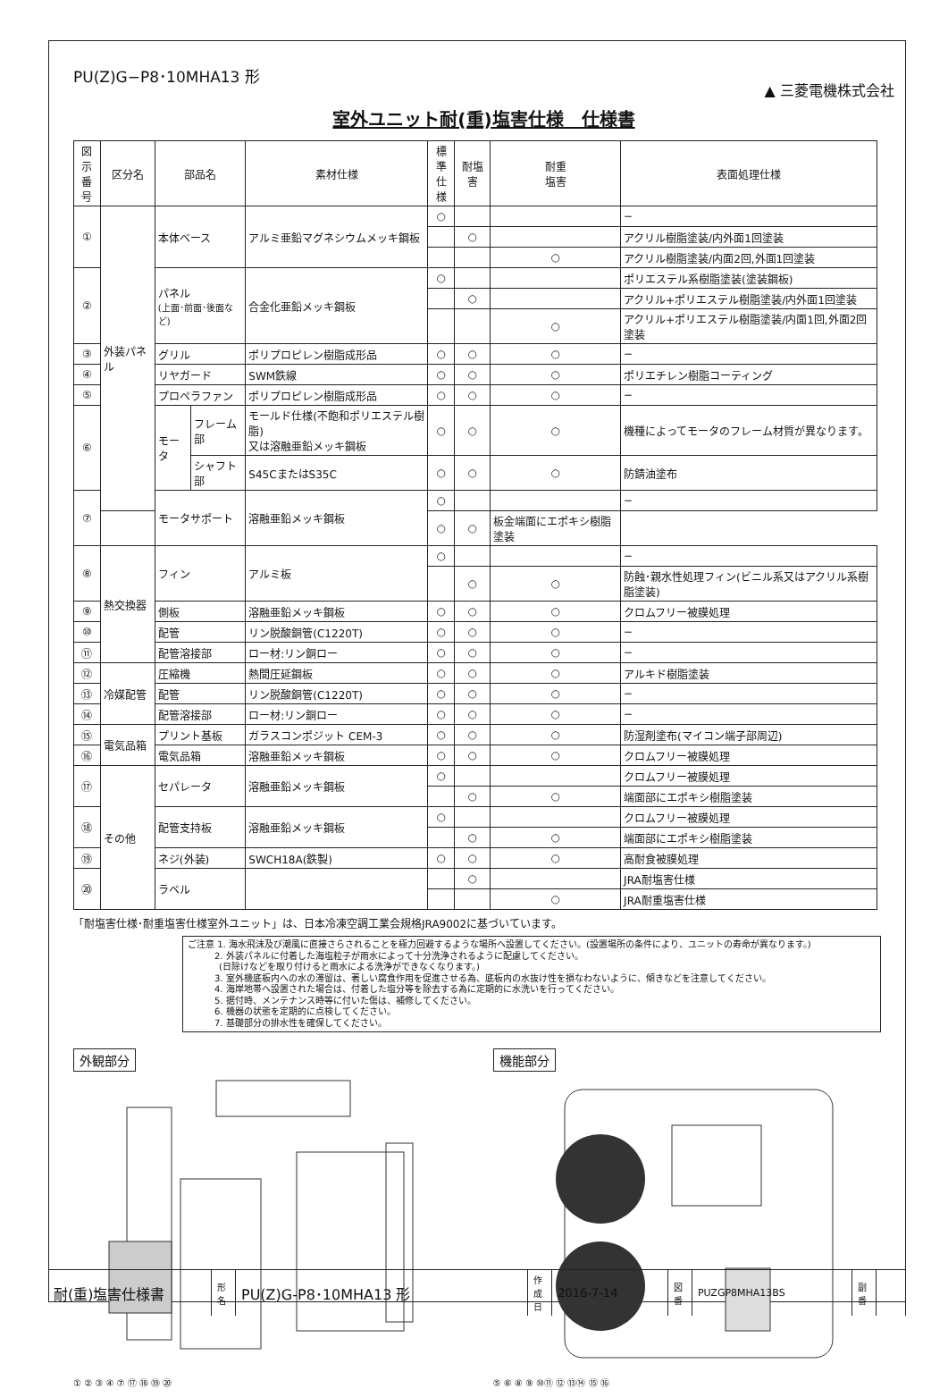PU(Z)G−P8･10MHA13 形
▲ 三菱電機株式会社
室外ユニット耐(重)塩害仕様　仕様書
| 図示 番号 | 区分名 | 部品名 | | 素材仕様 | 標準 仕様 | 耐塩害 | 耐重 塩害 | 表面処理仕様 |
| --- | --- | --- | --- | --- | --- | --- | --- | --- |
| ① | 外装パネル | 本体ベース | | アルミ亜鉛マグネシウムメッキ鋼板 | ○ | | | − |
| | | | | | | ○ | | アクリル樹脂塗装/内外面1回塗装 |
| | | | | | | | ○ | アクリル樹脂塗装/内面2回,外面1回塗装 |
| ② | | パネル (上面･前面･後面など) | | 合金化亜鉛メッキ鋼板 | ○ | | | ポリエステル系樹脂塗装(塗装鋼板) |
| | | | | | | ○ | | アクリル+ポリエステル樹脂塗装/内外面1回塗装 |
| | | | | | | | ○ | アクリル+ポリエステル樹脂塗装/内面1回,外面2回塗装 |
| ③ | | グリル | | ポリプロピレン樹脂成形品 | ○ | ○ | ○ | − |
| ④ | | リヤガード | | SWM鉄線 | ○ | ○ | ○ | ポリエチレン樹脂コーティング |
| ⑤ | | プロペラファン | | ポリプロピレン樹脂成形品 | ○ | ○ | ○ | − |
| ⑥ | | モータ | フレーム部 | モールド仕様(不飽和ポリエステル樹脂) 又は溶融亜鉛メッキ鋼板 | ○ | ○ | ○ | 機種によってモータのフレーム材質が異なります。 |
| | | | シャフト部 | S45CまたはS35C | ○ | ○ | ○ | 防錆油塗布 |
| ⑦ | | モータサポート | | 溶融亜鉛メッキ鋼板 | ○ | | | − |
| | | | | | ○ | ○ | 板金端面にエポキシ樹脂塗装 | |
| ⑧ | 熱交換器 | フィン | | アルミ板 | ○ | | | − |
| | | | | | | ○ | ○ | 防蝕･親水性処理フィン(ビニル系又はアクリル系樹脂塗装) |
| ⑨ | | 側板 | | 溶融亜鉛メッキ鋼板 | ○ | ○ | ○ | クロムフリー被膜処理 |
| ⑩ | | 配管 | | リン脱酸銅管(C1220T) | ○ | ○ | ○ | − |
| ⑪ | | 配管溶接部 | | ロー材:リン銅ロー | ○ | ○ | ○ | − |
| ⑫ | 冷媒配管 | 圧縮機 | | 熱間圧延鋼板 | ○ | ○ | ○ | アルキド樹脂塗装 |
| ⑬ | | 配管 | | リン脱酸銅管(C1220T) | ○ | ○ | ○ | − |
| ⑭ | | 配管溶接部 | | ロー材:リン銅ロー | ○ | ○ | ○ | − |
| ⑮ | 電気品箱 | プリント基板 | | ガラスコンポジット CEM-3 | ○ | ○ | ○ | 防湿剤塗布(マイコン端子部周辺) |
| ⑯ | | 電気品箱 | | 溶融亜鉛メッキ鋼板 | ○ | ○ | ○ | クロムフリー被膜処理 |
| ⑰ | その他 | セパレータ | | 溶融亜鉛メッキ鋼板 | ○ | | | クロムフリー被膜処理 |
| | | | | | | ○ | ○ | 端面部にエポキシ樹脂塗装 |
| ⑱ | | 配管支持板 | | 溶融亜鉛メッキ鋼板 | ○ | | | クロムフリー被膜処理 |
| | | | | | | ○ | ○ | 端面部にエポキシ樹脂塗装 |
| ⑲ | | ネジ(外装) | | SWCH18A(鉄製) | ○ | ○ | ○ | 高耐食被膜処理 |
| ⑳ | | ラベル | | | | ○ | | JRA耐塩害仕様 |
| | | | | | | | ○ | JRA耐重塩害仕様 |
「耐塩害仕様･耐重塩害仕様室外ユニット」は、日本冷凍空調工業会規格JRA9002に基づいています。
ご注意 1. 海水飛沫及び潮風に直接さらされることを極力回避するような場所へ設置してください。(設置場所の条件により、ユニットの寿命が異なります。)
   2. 外装パネルに付着した海塩粒子が雨水によって十分洗浄されるように配慮してください。
    (日除けなどを取り付けると雨水による洗浄ができなくなります。)
   3. 室外機底板内への水の滞留は、著しい腐食作用を促進させる為、底板内の水抜け性を損なわないように、傾きなどを注意してください。
   4. 海岸地帯へ設置された場合は、付着した塩分等を除去する為に定期的に水洗いを行ってください。
   5. 据付時、メンテナンス時等に付いた傷は、補修してください。
   6. 機器の状態を定期的に点検してください。
   7. 基礎部分の排水性を確保してください。
外観部分
① ② ③ ④ ⑦ ⑰ ⑱ ⑲ ⑳
機能部分
⑤ ⑥ ⑧ ⑨ ⑩⑪ ⑫ ⑬⑭ ⑮ ⑯
| 耐(重)塩害仕様書 | 形 名 | PU(Z)G-P8･10MHA13 形 | 作 成 日 | 2016-7-14 | 図 番 | PUZGP8MHA13BS | 副 番 | |